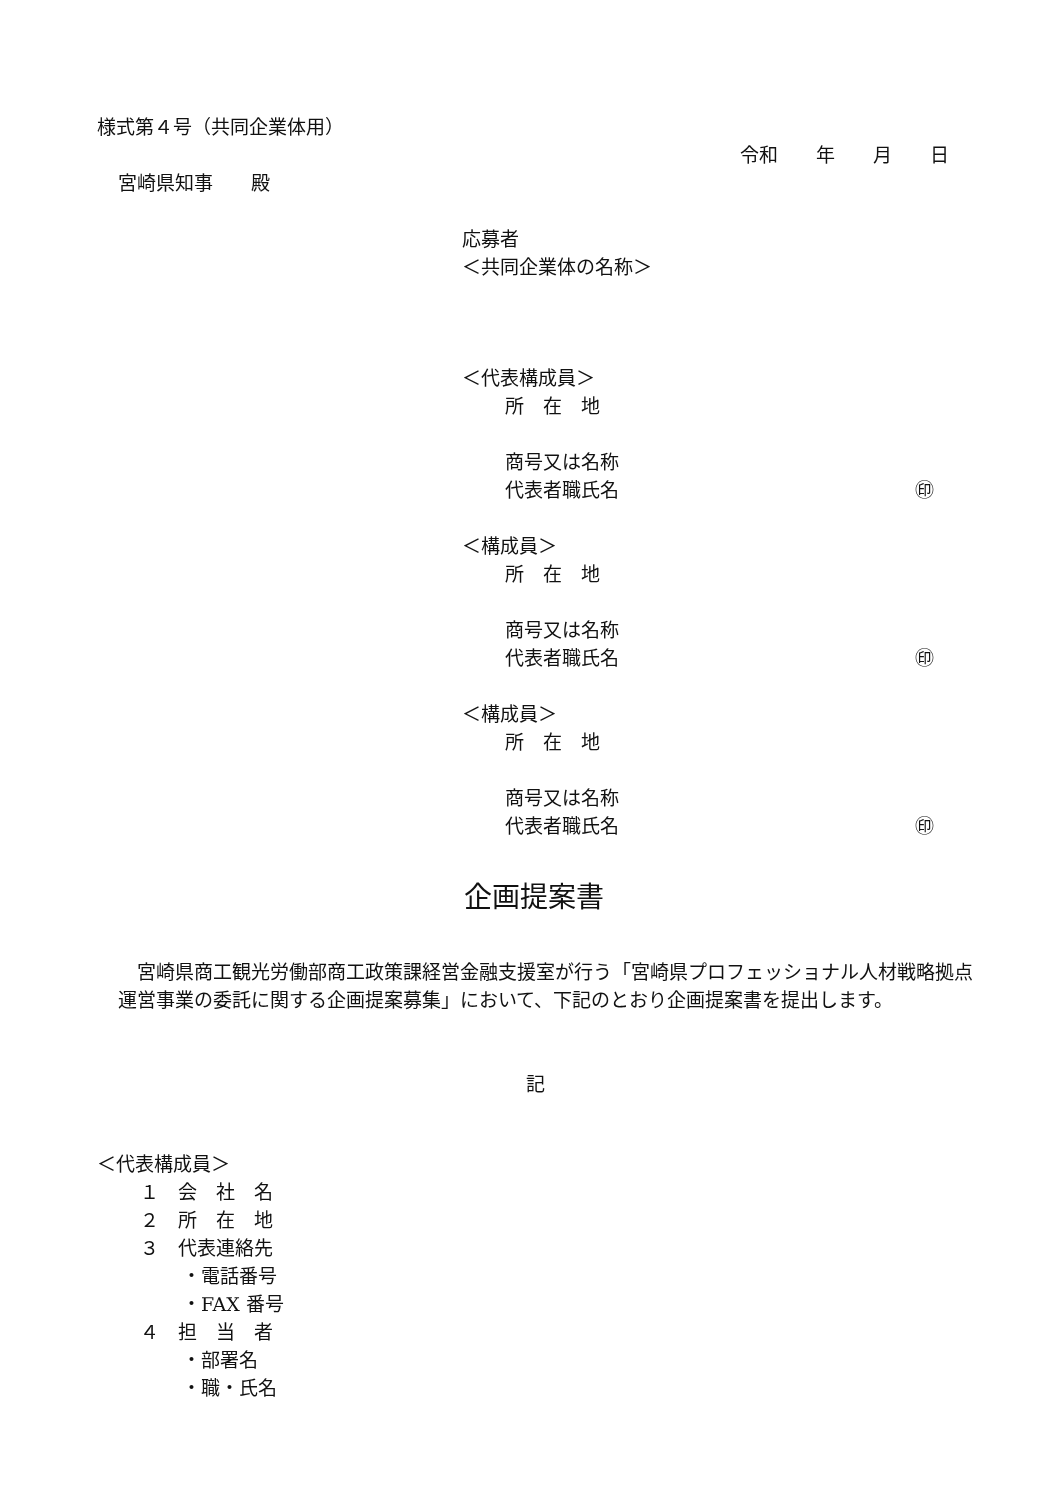様式第４号（共同企業体用）
令和　　年　　月　　日
宮崎県知事　　殿
応募者
＜共同企業体の名称＞
＜代表構成員＞
所　在　地
商号又は名称
代表者職氏名
㊞
＜構成員＞
所　在　地
商号又は名称
代表者職氏名
㊞
＜構成員＞
所　在　地
商号又は名称
代表者職氏名
㊞
企画提案書
　宮崎県商工観光労働部商工政策課経営金融支援室が行う「宮崎県プロフェッショナル人材戦略拠点運営事業の委託に関する企画提案募集」において、下記のとおり企画提案書を提出します。
記
＜代表構成員＞
１　会　社　名
２　所　在　地
３　代表連絡先
・電話番号
・FAX 番号
４　担　当　者
・部署名
・職・氏名